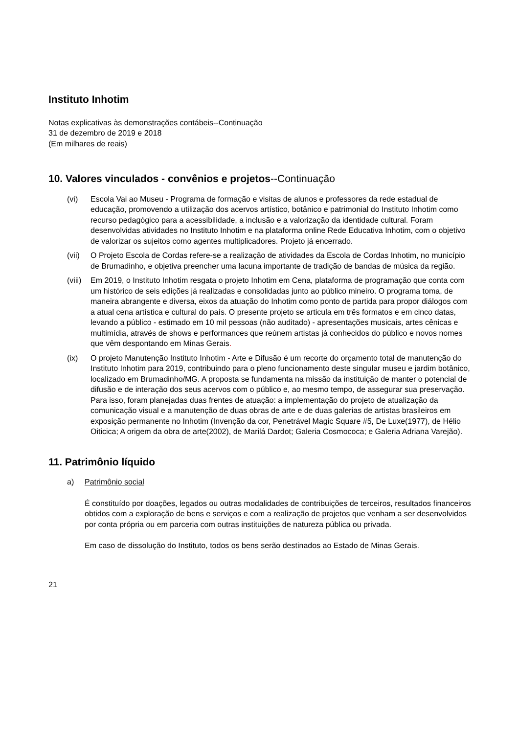Instituto Inhotim
Notas explicativas às demonstrações contábeis--Continuação
31 de dezembro de 2019 e 2018
(Em milhares de reais)
10. Valores vinculados - convênios e projetos--Continuação
(vi) Escola Vai ao Museu - Programa de formação e visitas de alunos e professores da rede estadual de educação, promovendo a utilização dos acervos artístico, botânico e patrimonial do Instituto Inhotim como recurso pedagógico para a acessibilidade, a inclusão e a valorização da identidade cultural. Foram desenvolvidas atividades no Instituto Inhotim e na plataforma online Rede Educativa Inhotim, com o objetivo de valorizar os sujeitos como agentes multiplicadores. Projeto já encerrado.
(vii) O Projeto Escola de Cordas refere-se a realização de atividades da Escola de Cordas Inhotim, no município de Brumadinho, e objetiva preencher uma lacuna importante de tradição de bandas de música da região.
(viii)
Em 2019, o Instituto Inhotim resgata o projeto Inhotim em Cena, plataforma de programação que conta com um histórico de seis edições já realizadas e consolidadas junto ao público mineiro. O programa toma, de maneira abrangente e diversa, eixos da atuação do Inhotim como ponto de partida para propor diálogos com a atual cena artística e cultural do país. O presente projeto se articula em três formatos e em cinco datas, levando a público - estimado em 10 mil pessoas (não auditado) - apresentações musicais, artes cênicas e multimídia, através de shows e performances que reúnem artistas já conhecidos do público e novos nomes que vêm despontando em Minas Gerais.
(ix) O projeto Manutenção Instituto Inhotim - Arte e Difusão é um recorte do orçamento total de manutenção do Instituto Inhotim para 2019, contribuindo para o pleno funcionamento deste singular museu e jardim botânico, localizado em Brumadinho/MG. A proposta se fundamenta na missão da instituição de manter o potencial de difusão e de interação dos seus acervos com o público e, ao mesmo tempo, de assegurar sua preservação. Para isso, foram planejadas duas frentes de atuação: a implementação do projeto de atualização da comunicação visual e a manutenção de duas obras de arte e de duas galerias de artistas brasileiros em exposição permanente no Inhotim (Invenção da cor, Penetrável Magic Square #5, De Luxe(1977), de Hélio Oiticica; A origem da obra de arte(2002), de Marilá Dardot; Galeria Cosmococa; e Galeria Adriana Varejão).
11. Patrimônio líquido
a) Patrimônio social
É constituído por doações, legados ou outras modalidades de contribuições de terceiros, resultados financeiros obtidos com a exploração de bens e serviços e com a realização de projetos que venham a ser desenvolvidos por conta própria ou em parceria com outras instituições de natureza pública ou privada.
Em caso de dissolução do Instituto, todos os bens serão destinados ao Estado de Minas Gerais.
21